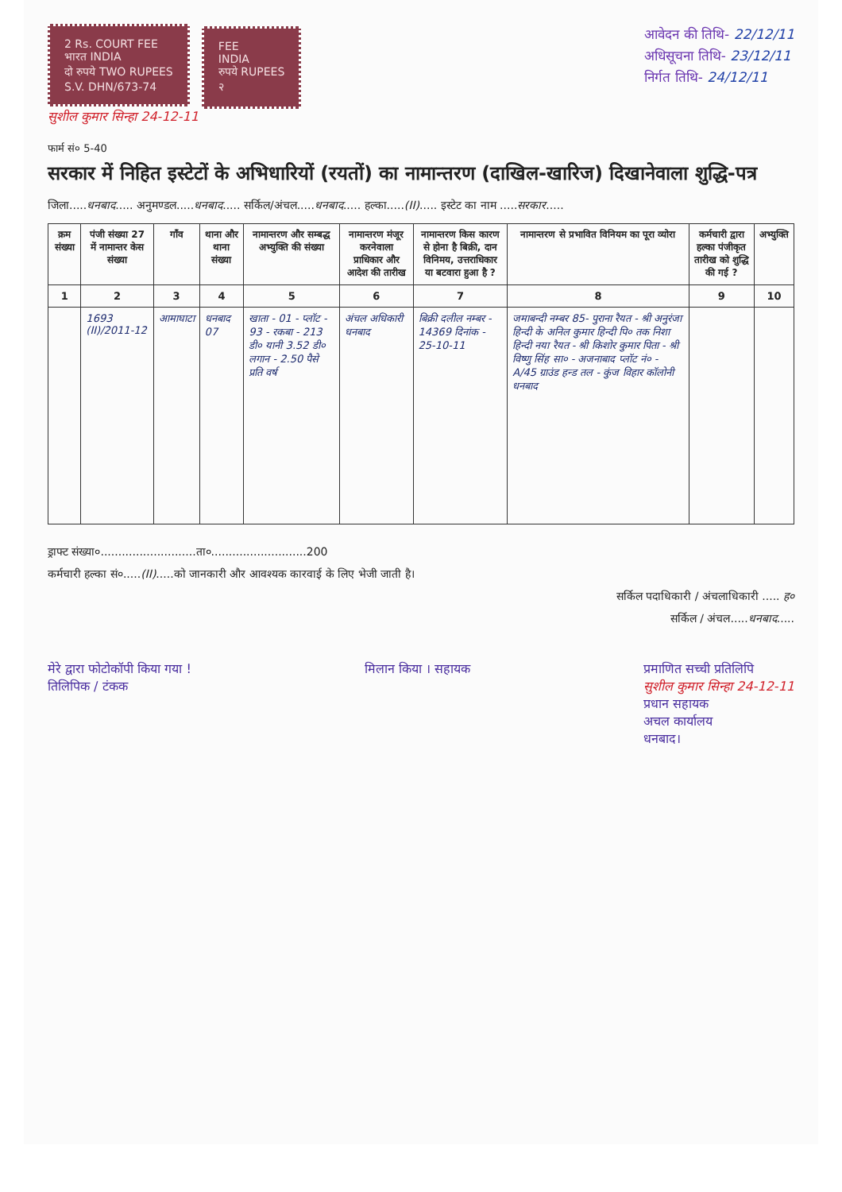2 Rs. COURT FEE
भारत INDIA
दो रुपये TWO RUPEES
S.V. DHN/673-74
FEE
INDIA
रुपये RUPEES
२
सुशील कुमार सिन्हा 24-12-11
आवेदन की तिथि- 22/12/11
अधिसूचना तिथि- 23/12/11
निर्गत तिथि- 24/12/11
फार्म सं० 5-40
सरकार में निहित इस्टेटों के अभिधारियों (रयतों) का नामान्तरण (दाखिल-खारिज) दिखानेवाला शुद्धि-पत्र
जिला.....धनबाद..... अनुमण्डल.....धनबाद..... सर्किल/अंचल.....धनबाद..... हल्का.....(II)..... इस्टेट का नाम .....सरकार.....
| क्रम संख्या | पंजी संख्या 27 में नामान्तर केस संख्या | गाँव | थाना और थाना संख्या | नामान्तरण और सम्बद्ध अभ्युक्ति की संख्या | नामान्तरण मंजूर करनेवाला प्राधिकार और आदेश की तारीख | नामान्तरण किस कारण से होना है बिक्री, दान विनिमय, उत्तराधिकार या बटवारा हुआ है ? | नामान्तरण से प्रभावित विनियम का पूरा व्योरा | कर्मचारी द्वारा हल्का पंजीकृत तारीख को शुद्धि की गई ? | अभ्युक्ति |
| --- | --- | --- | --- | --- | --- | --- | --- | --- | --- |
| 1 | 2 | 3 | 4 | 5 | 6 | 7 | 8 | 9 | 10 |
| | 1693 (II)/2011-12 | आमाघाटा | धनबाद 07 | खाता - 01 - प्लॉट - 93 - रकबा - 213 डी० यानी 3.52 डी० लगान - 2.50 पैसे प्रति वर्ष | अंचल अधिकारी धनबाद | बिक्री दलील नम्बर - 14369 दिनांक - 25-10-11 | जमाबन्दी नम्बर 85- पुराना रैयत - श्री अनुरंजा हिन्दी के अनिल कुमार हिन्दी पि० तक निशा हिन्दी नया रैयत - श्री किशोर कुमार पिता - श्री विष्णु सिंह सा० - अजनाबाद प्लॉट नं० - A/45 ग्राउंड हन्ड तल - कुंज विहार कॉलोनी धनबाद | | |
ड्राफ्ट संख्या०...........................ता०...........................200
कर्मचारी हल्का सं०.....(II).....को जानकारी और आवश्यक कारवाई के लिए भेजी जाती है।
सर्किल पदाधिकारी / अंचलाधिकारी ..... ह०
सर्किल / अंचल.....धनबाद.....
मेरे द्वारा फोटोकॉपी किया गया !
तिलिपिक / टंकक
मिलान किया । सहायक प्रमाणित सच्ची प्रतिलिपि
सुशील कुमार सिन्हा 24-12-11
प्रधान सहायक
अचल कार्यालय
धनबाद।